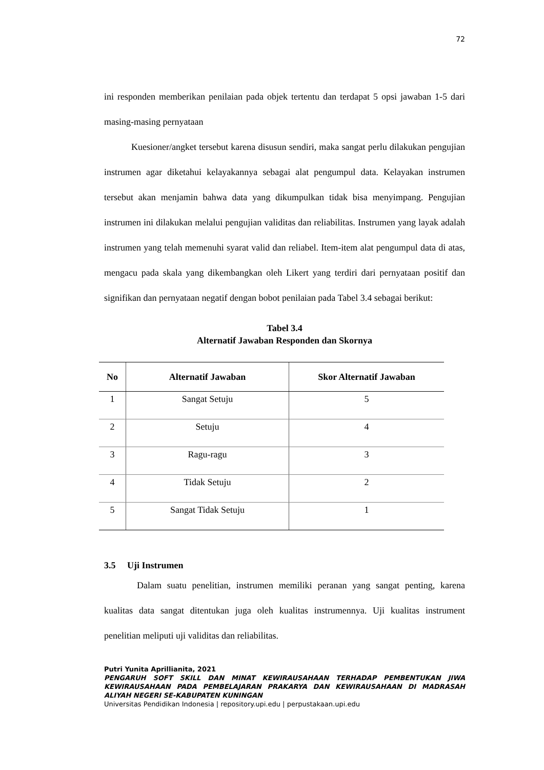72
ini responden memberikan penilaian pada objek tertentu dan terdapat 5 opsi jawaban 1-5 dari masing-masing pernyataan
Kuesioner/angket tersebut karena disusun sendiri, maka sangat perlu dilakukan pengujian instrumen agar diketahui kelayakannya sebagai alat pengumpul data. Kelayakan instrumen tersebut akan menjamin bahwa data yang dikumpulkan tidak bisa menyimpang. Pengujian instrumen ini dilakukan melalui pengujian validitas dan reliabilitas. Instrumen yang layak adalah instrumen yang telah memenuhi syarat valid dan reliabel. Item-item alat pengumpul data di atas, mengacu pada skala yang dikembangkan oleh Likert yang terdiri dari pernyataan positif dan signifikan dan pernyataan negatif dengan bobot penilaian pada Tabel 3.4 sebagai berikut:
Tabel 3.4
Alternatif Jawaban Responden dan Skornya
| No | Alternatif Jawaban | Skor Alternatif Jawaban |
| --- | --- | --- |
| 1 | Sangat Setuju | 5 |
| 2 | Setuju | 4 |
| 3 | Ragu-ragu | 3 |
| 4 | Tidak Setuju | 2 |
| 5 | Sangat Tidak Setuju | 1 |
3.5 Uji Instrumen
Dalam suatu penelitian, instrumen memiliki peranan yang sangat penting, karena kualitas data sangat ditentukan juga oleh kualitas instrumennya. Uji kualitas instrument penelitian meliputi uji validitas dan reliabilitas.
Putri Yunita Aprillianita, 2021
PENGARUH SOFT SKILL DAN MINAT KEWIRAUSAHAAN TERHADAP PEMBENTUKAN JIWA KEWIRAUSAHAAN PADA PEMBELAJARAN PRAKARYA DAN KEWIRAUSAHAAN DI MADRASAH ALIYAH NEGERI SE-KABUPATEN KUNINGAN
Universitas Pendidikan Indonesia | repository.upi.edu | perpustakaan.upi.edu